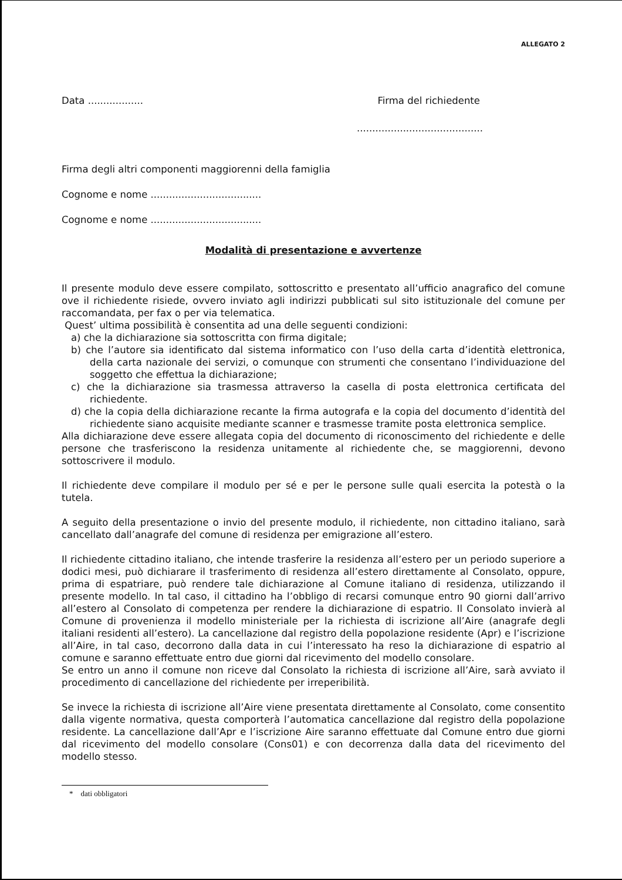ALLEGATO 2
Data .................. Firma del richiedente
.........................................
Firma degli altri componenti maggiorenni della famiglia
Cognome e nome ....................................
Cognome e nome ....................................
Modalità di presentazione e avvertenze
Il presente modulo deve essere compilato, sottoscritto e presentato all’ufficio anagrafico del comune ove il richiedente risiede, ovvero inviato agli indirizzi pubblicati sul sito istituzionale del comune per raccomandata, per fax o per via telematica.
Quest’ ultima possibilità è consentita ad una delle seguenti condizioni:
a) che la dichiarazione sia sottoscritta con firma digitale;
b) che l’autore sia identificato dal sistema informatico con l’uso della carta d’identità elettronica, della carta nazionale dei servizi, o comunque con strumenti che consentano l’individuazione del soggetto che effettua la dichiarazione;
c) che la dichiarazione sia trasmessa attraverso la casella di posta elettronica certificata del richiedente.
d) che la copia della dichiarazione recante la firma autografa e la copia del documento d’identità del richiedente siano acquisite mediante scanner e trasmesse tramite posta elettronica semplice.
Alla dichiarazione deve essere allegata copia del documento di riconoscimento del richiedente e delle persone che trasferiscono la residenza unitamente al richiedente che, se maggiorenni, devono sottoscrivere il modulo.
Il richiedente deve compilare il modulo per sé e per le persone sulle quali esercita la potestà o la tutela.
A seguito della presentazione o invio del presente modulo, il richiedente, non cittadino italiano, sarà cancellato dall’anagrafe del comune di residenza per emigrazione all’estero.
Il richiedente cittadino italiano, che intende trasferire la residenza all’estero per un periodo superiore a dodici mesi, può dichiarare il trasferimento di residenza all’estero direttamente al Consolato, oppure, prima di espatriare, può rendere tale dichiarazione al Comune italiano di residenza, utilizzando il presente modello. In tal caso, il cittadino ha l’obbligo di recarsi comunque entro 90 giorni dall’arrivo all’estero al Consolato di competenza per rendere la dichiarazione di espatrio. Il Consolato invierà al Comune di provenienza il modello ministeriale per la richiesta di iscrizione all’Aire (anagrafe degli italiani residenti all’estero). La cancellazione dal registro della popolazione residente (Apr) e l’iscrizione all’Aire, in tal caso, decorrono dalla data in cui l’interessato ha reso la dichiarazione di espatrio al comune e saranno effettuate entro due giorni dal ricevimento del modello consolare.
Se entro un anno il comune non riceve dal Consolato la richiesta di iscrizione all’Aire, sarà avviato il procedimento di cancellazione del richiedente per irreperibilità.
Se invece la richiesta di iscrizione all’Aire viene presentata direttamente al Consolato, come consentito dalla vigente normativa, questa comporterà l’automatica cancellazione dal registro della popolazione residente. La cancellazione dall’Apr e l’iscrizione Aire saranno effettuate dal Comune entro due giorni dal ricevimento del modello consolare (Cons01) e con decorrenza dalla data del ricevimento del modello stesso.
* dati obbligatori